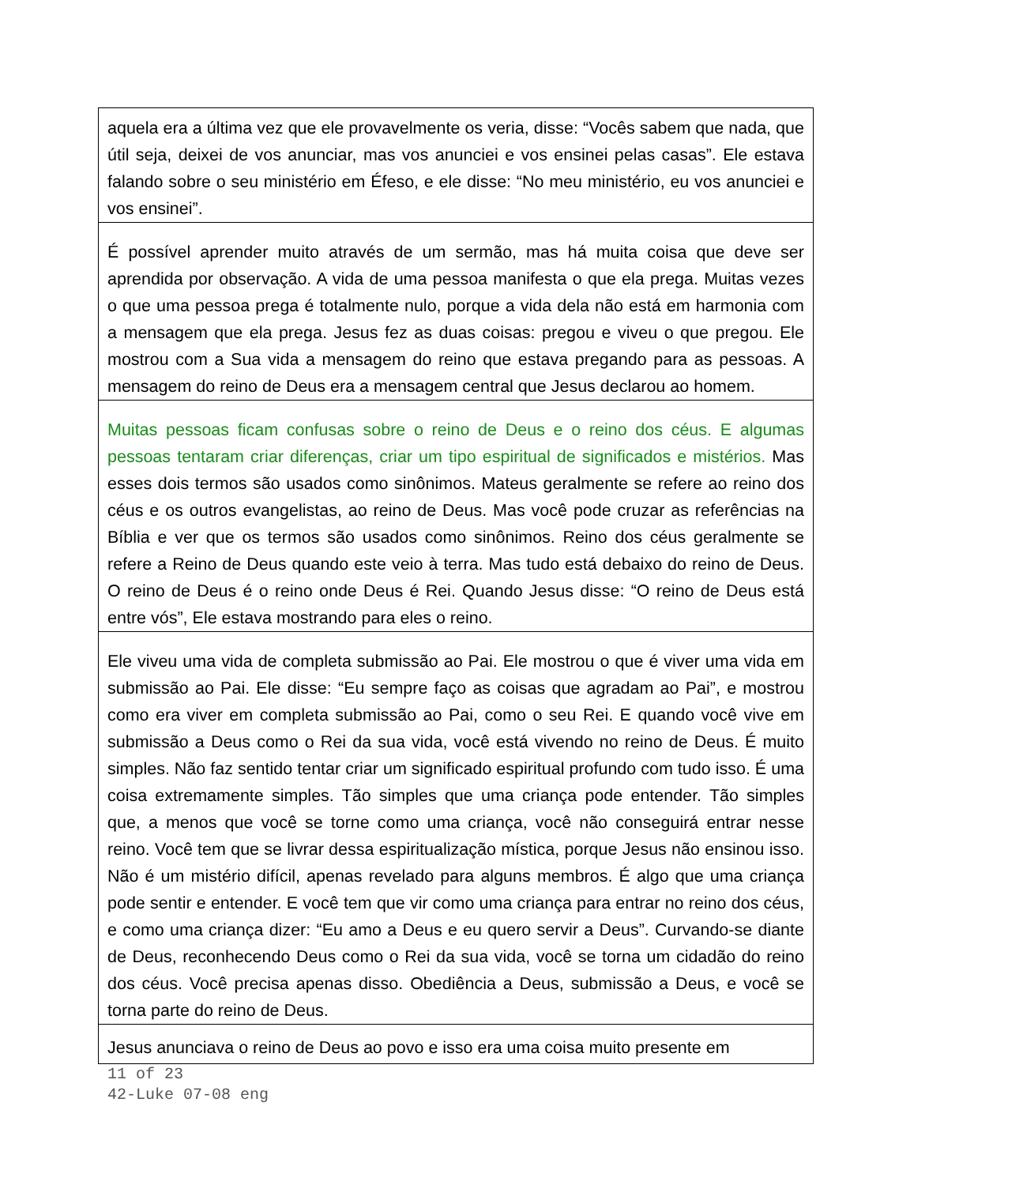| aquela era a última vez que ele provavelmente os veria, disse: “Vocês sabem que nada, que útil seja, deixei de vos anunciar, mas vos anunciei e vos ensinei pelas casas”. Ele estava falando sobre o seu ministério em Éfeso, e ele disse: “No meu ministério, eu vos anunciei e vos ensinei”. |
| É possível aprender muito através de um sermão, mas há muita coisa que deve ser aprendida por observação. A vida de uma pessoa manifesta o que ela prega. Muitas vezes o que uma pessoa prega é totalmente nulo, porque a vida dela não está em harmonia com a mensagem que ela prega. Jesus fez as duas coisas: pregou e viveu o que pregou. Ele mostrou com a Sua vida a mensagem do reino que estava pregando para as pessoas. A mensagem do reino de Deus era a mensagem central que Jesus declarou ao homem. |
| Muitas pessoas ficam confusas sobre o reino de Deus e o reino dos céus. E algumas pessoas tentaram criar diferenças, criar um tipo espiritual de significados e mistérios. Mas esses dois termos são usados como sinônimos. Mateus geralmente se refere ao reino dos céus e os outros evangelistas, ao reino de Deus. Mas você pode cruzar as referências na Bíblia e ver que os termos são usados como sinônimos. Reino dos céus geralmente se refere a Reino de Deus quando este veio à terra. Mas tudo está debaixo do reino de Deus. O reino de Deus é o reino onde Deus é Rei. Quando Jesus disse: “O reino de Deus está entre vós”, Ele estava mostrando para eles o reino. |
| Ele viveu uma vida de completa submissão ao Pai. Ele mostrou o que é viver uma vida em submissão ao Pai. Ele disse: “Eu sempre faço as coisas que agradam ao Pai”, e mostrou como era viver em completa submissão ao Pai, como o seu Rei. E quando você vive em submissão a Deus como o Rei da sua vida, você está vivendo no reino de Deus. É muito simples. Não faz sentido tentar criar um significado espiritual profundo com tudo isso. É uma coisa extremamente simples. Tão simples que uma criança pode entender. Tão simples que, a menos que você se torne como uma criança, você não conseguirá entrar nesse reino. Você tem que se livrar dessa espiritualização mística, porque Jesus não ensinou isso. Não é um mistério difícil, apenas revelado para alguns membros. É algo que uma criança pode sentir e entender. E você tem que vir como uma criança para entrar no reino dos céus, e como uma criança dizer: “Eu amo a Deus e eu quero servir a Deus”. Curvando-se diante de Deus, reconhecendo Deus como o Rei da sua vida, você se torna um cidadão do reino dos céus. Você precisa apenas disso. Obediência a Deus, submissão a Deus, e você se torna parte do reino de Deus. |
| Jesus anunciava o reino de Deus ao povo e isso era uma coisa muito presente em |
11 of 23
42-Luke 07-08 eng